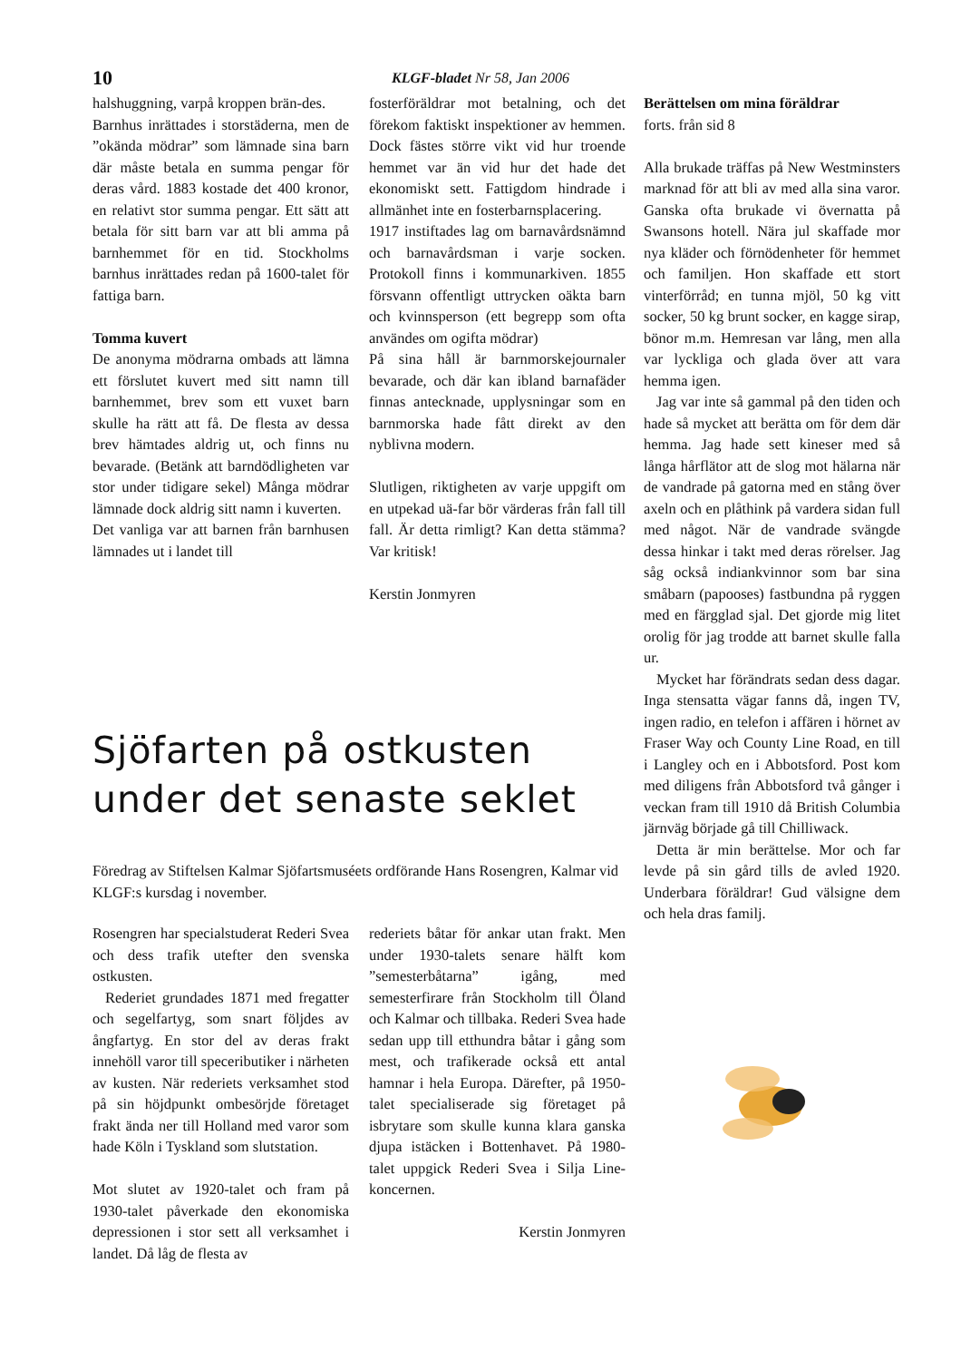10 KLGF-bladet Nr 58, Jan 2006
halshuggning, varpå kroppen brän-des.
Barnhus inrättades i storstäderna, men de ”okända mödrar” som lämnade sina barn där måste betala en summa pengar för deras vård. 1883 kostade det 400 kronor, en relativt stor summa pengar. Ett sätt att betala för sitt barn var att bli amma på barnhemmet för en tid. Stockholms barnhus inrättades redan på 1600-talet för fattiga barn.
Tomma kuvert
De anonyma mödrarna ombads att lämna ett förslutet kuvert med sitt namn till barnhemmet, brev som ett vuxet barn skulle ha rätt att få. De flesta av dessa brev hämtades aldrig ut, och finns nu bevarade. (Betänk att barndödligheten var stor under tidigare sekel) Många mödrar lämnade dock aldrig sitt namn i kuverten.
Det vanliga var att barnen från barnhusen lämnades ut i landet till
fosterföräldrar mot betalning, och det förekom faktiskt inspektioner av hemmen. Dock fästes större vikt vid hur troende hemmet var än vid hur det hade det ekonomiskt sett. Fattigdom hindrade i allmänhet inte en fosterbarnsplacering.
1917 instiftades lag om barnavårdsnämnd och barnavårdsman i varje socken. Protokoll finns i kommunarkiven. 1855 försvann offentligt uttrycken oäkta barn och kvinnsperson (ett begrepp som ofta användes om ogifta mödrar)
På sina håll är barnmorskejournaler bevarade, och där kan ibland barnafäder finnas antecknade, upplysningar som en barnmorska hade fått direkt av den nyblivna modern.
Slutligen, riktigheten av varje uppgift om en utpekad uä-far bör värderas från fall till fall. Är detta rimligt? Kan detta stämma? Var kritisk!
Kerstin Jonmyren
Berättelsen om mina föräldrar
forts. från sid 8
Alla brukade träffas på New Westminsters marknad för att bli av med alla sina varor. Ganska ofta brukade vi övernatta på Swansons hotell. Nära jul skaffade mor nya kläder och förnödenheter för hemmet och familjen. Hon skaffade ett stort vinterförråd; en tunna mjöl, 50 kg vitt socker, 50 kg brunt socker, en kagge sirap, bönor m.m. Hemresan var lång, men alla var lyckliga och glada över att vara hemma igen.
Jag var inte så gammal på den tiden och hade så mycket att berätta om för dem där hemma. Jag hade sett kineser med så långa hårflätor att de slog mot hälarna när de vandrade på gatorna med en stång över axeln och en plåthink på vardera sidan full med något. När de vandrade svängde dessa hinkar i takt med deras rörelser. Jag såg också indiankvinnor som bar sina småbarn (papooses) fastbundna på ryggen med en färgglad sjal. Det gjorde mig litet orolig för jag trodde att barnet skulle falla ur.
Mycket har förändrats sedan dess dagar. Inga stensatta vägar fanns då, ingen TV, ingen radio, en telefon i affären i hörnet av Fraser Way och County Line Road, en till i Langley och en i Abbotsford. Post kom med diligens från Abbotsford två gånger i veckan fram till 1910 då British Columbia järnväg började gå till Chilliwack.
Detta är min berättelse. Mor och far levde på sin gård tills de avled 1920. Underbara föräldrar! Gud välsigne dem och hela dras familj.
Sjöfarten på ostkusten under det senaste seklet
Föredrag av Stiftelsen Kalmar Sjöfartsmuséets ordförande Hans Rosengren, Kalmar vid KLGF:s kursdag i november.
Rosengren har specialstuderat Rederi Svea och dess trafik utefter den svenska ostkusten.
Rederiet grundades 1871 med fregatter och segelfartyg, som snart följdes av ångfartyg. En stor del av deras frakt innehöll varor till speceributiker i närheten av kusten. När rederiets verksamhet stod på sin höjdpunkt ombesörjde företaget frakt ända ner till Holland med varor som hade Köln i Tyskland som slutstation.
Mot slutet av 1920-talet och fram på 1930-talet påverkade den ekonomiska depressionen i stor sett all verksamhet i landet. Då låg de flesta av
rederiets båtar för ankar utan frakt. Men under 1930-talets senare hälft kom ”semesterbåtarna” igång, med semesterfirare från Stockholm till Öland och Kalmar och tillbaka. Rederi Svea hade sedan upp till etthundra båtar i gång som mest, och trafikerade också ett antal hamnar i hela Europa. Därefter, på 1950-talet specialiserade sig företaget på isbrytare som skulle kunna klara ganska djupa istäcken i Bottenhavet. På 1980-talet uppgick Rederi Svea i Silja Line-koncernen.
Kerstin Jonmyren